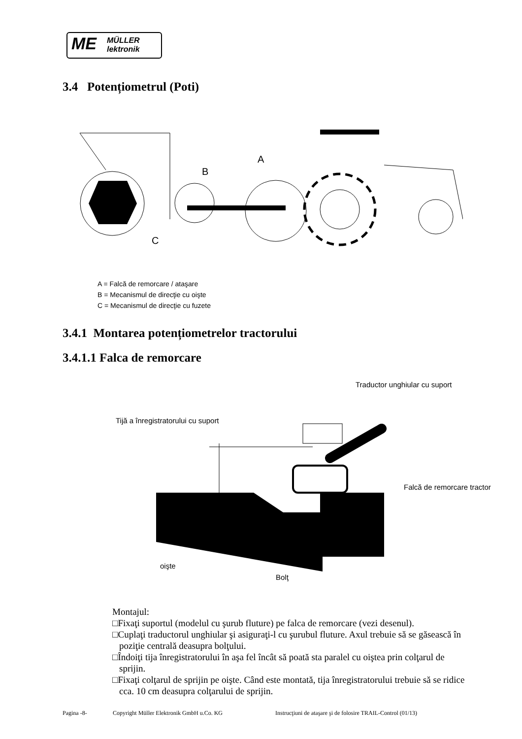ME MÜLLER
lektronik
3.4 Potențiometrul (Poti)
A
B
C
A = Falcă de remorcare / ataşare
B = Mecanismul de direcţie cu oişte
C = Mecanismul de direcţie cu fuzete
3.4.1 Montarea potențiometrelor tractorului
3.4.1.1 Falca de remorcare
Traductor unghiular cu suport
Tijă a înregistratorului cu suport
Falcă de remorcare tractor
oişte
Bolţ
Montajul:
□Fixaţi suportul (modelul cu şurub fluture) pe falca de remorcare (vezi desenul).
□Cuplaţi traductorul unghiular şi asiguraţi-l cu şurubul fluture. Axul trebuie să se găsească în poziţie centrală deasupra bolţului.
□Îndoiţi tija înregistratorului în aşa fel încât să poată sta paralel cu oiştea prin colţarul de sprijin.
□Fixaţi colţarul de sprijin pe oişte. Când este montată, tija înregistratorului trebuie să se ridice cca. 10 cm deasupra colţarului de sprijin.
Pagina -8- Copyright Müller Elektronik GmbH u.Co. KG Instrucţiuni de ataşare şi de folosire TRAIL-Control (01/13)